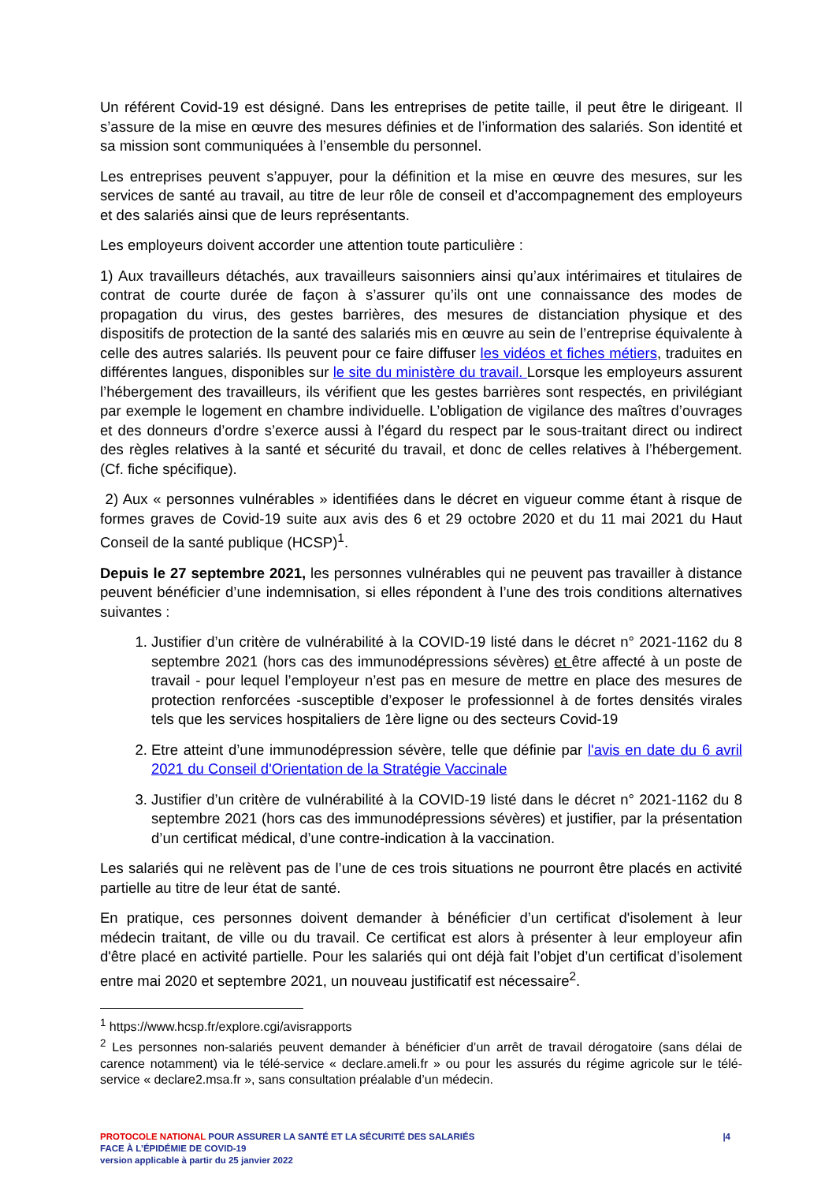Un référent Covid-19 est désigné. Dans les entreprises de petite taille, il peut être le dirigeant. Il s’assure de la mise en œuvre des mesures définies et de l’information des salariés. Son identité et sa mission sont communiquées à l’ensemble du personnel.
Les entreprises peuvent s’appuyer, pour la définition et la mise en œuvre des mesures, sur les services de santé au travail, au titre de leur rôle de conseil et d’accompagnement des employeurs et des salariés ainsi que de leurs représentants.
Les employeurs doivent accorder une attention toute particulière :
1) Aux travailleurs détachés, aux travailleurs saisonniers ainsi qu’aux intérimaires et titulaires de contrat de courte durée de façon à s’assurer qu’ils ont une connaissance des modes de propagation du virus, des gestes barrières, des mesures de distanciation physique et des dispositifs de protection de la santé des salariés mis en œuvre au sein de l’entreprise équivalente à celle des autres salariés. Ils peuvent pour ce faire diffuser les vidéos et fiches métiers, traduites en différentes langues, disponibles sur le site du ministère du travail. Lorsque les employeurs assurent l’hébergement des travailleurs, ils vérifient que les gestes barrières sont respectés, en privilégiant par exemple le logement en chambre individuelle. L’obligation de vigilance des maîtres d’ouvrages et des donneurs d’ordre s’exerce aussi à l’égard du respect par le sous-traitant direct ou indirect des règles relatives à la santé et sécurité du travail, et donc de celles relatives à l’hébergement. (Cf. fiche spécifique).
2) Aux « personnes vulnérables » identifiées dans le décret en vigueur comme étant à risque de formes graves de Covid-19 suite aux avis des 6 et 29 octobre 2020 et du 11 mai 2021 du Haut Conseil de la santé publique (HCSP)<sup>1</sup>.
Depuis le 27 septembre 2021, les personnes vulnérables qui ne peuvent pas travailler à distance peuvent bénéficier d’une indemnisation, si elles répondent à l’une des trois conditions alternatives suivantes :
1. Justifier d’un critère de vulnérabilité à la COVID-19 listé dans le décret n° 2021-1162 du 8 septembre 2021 (hors cas des immunodépressions sévères) et être affecté à un poste de travail - pour lequel l’employeur n’est pas en mesure de mettre en place des mesures de protection renforcées -susceptible d’exposer le professionnel à de fortes densités virales tels que les services hospitaliers de 1ère ligne ou des secteurs Covid-19
2. Etre atteint d’une immunodépression sévère, telle que définie par l'avis en date du 6 avril 2021 du Conseil d'Orientation de la Stratégie Vaccinale
3. Justifier d’un critère de vulnérabilité à la COVID-19 listé dans le décret n° 2021-1162 du 8 septembre 2021 (hors cas des immunodépressions sévères) et justifier, par la présentation d’un certificat médical, d’une contre-indication à la vaccination.
Les salariés qui ne relèvent pas de l’une de ces trois situations ne pourront être placés en activité partielle au titre de leur état de santé.
En pratique, ces personnes doivent demander à bénéficier d’un certificat d'isolement à leur médecin traitant, de ville ou du travail. Ce certificat est alors à présenter à leur employeur afin d'être placé en activité partielle. Pour les salariés qui ont déjà fait l’objet d’un certificat d’isolement entre mai 2020 et septembre 2021, un nouveau justificatif est nécessaire<sup>2</sup>.
<sup>1</sup> https://www.hcsp.fr/explore.cgi/avisrapports
<sup>2</sup> Les personnes non-salariés peuvent demander à bénéficier d’un arrêt de travail dérogatoire (sans délai de carence notamment) via le télé-service « declare.ameli.fr » ou pour les assurés du régime agricole sur le télé-service « declare2.msa.fr », sans consultation préalable d’un médecin.
PROTOCOLE NATIONAL POUR ASSURER LA SANTÉ ET LA SÉCURITÉ DES SALARIÉS
FACE À L’ÉPIDÉMIE DE COVID-19
version applicable à partir du 25 janvier 2022
|4